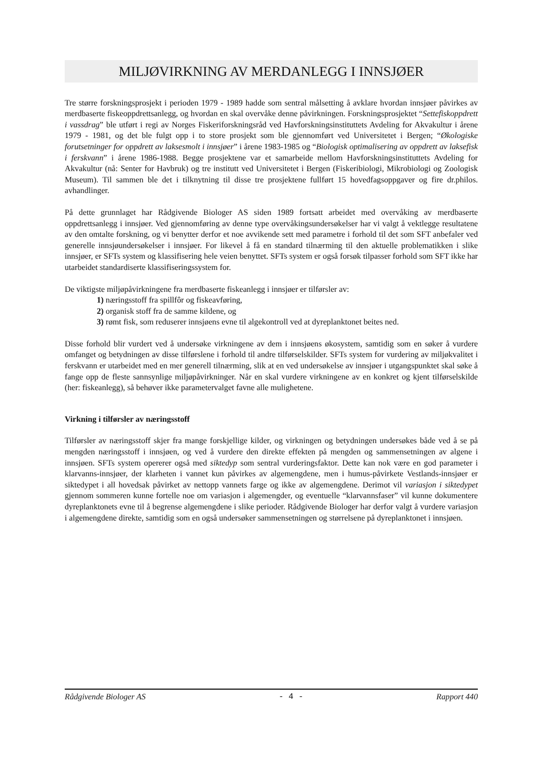MILJØVIRKNING AV MERDANLEGG I INNSJØER
Tre større forskningsprosjekt i perioden 1979 - 1989 hadde som sentral målsetting å avklare hvordan innsjøer påvirkes av merdbaserte fiskeoppdrettsanlegg, og hvordan en skal overvåke denne påvirkningen. Forskningsprosjektet “Settefiskoppdrett i vassdrag” ble utført i regi av Norges Fiskeriforskningsråd ved Havforskningsinstituttets Avdeling for Akvakultur i årene 1979 - 1981, og det ble fulgt opp i to store prosjekt som ble gjennomført ved Universitetet i Bergen; “Økologiske forutsetninger for oppdrett av laksesmolt i innsjøer” i årene 1983-1985 og “Biologisk optimalisering av oppdrett av laksefisk i ferskvann” i årene 1986-1988. Begge prosjektene var et samarbeide mellom Havforskningsinstituttets Avdeling for Akvakultur (nå: Senter for Havbruk) og tre institutt ved Universitetet i Bergen (Fiskeribiologi, Mikrobiologi og Zoologisk Museum). Til sammen ble det i tilknytning til disse tre prosjektene fullført 15 hovedfagsoppgaver og fire dr.philos. avhandlinger.
På dette grunnlaget har Rådgivende Biologer AS siden 1989 fortsatt arbeidet med overvåking av merdbaserte oppdrettsanlegg i innsjøer. Ved gjennomføring av denne type overvåkingsundersøkelser har vi valgt å vektlegge resultatene av den omtalte forskning, og vi benytter derfor et noe avvikende sett med parametre i forhold til det som SFT anbefaler ved generelle innsjøundersøkelser i innsjøer. For likevel å få en standard tilnærming til den aktuelle problematikken i slike innsjøer, er SFTs system og klassifisering hele veien benyttet. SFTs system er også forsøk tilpasser forhold som SFT ikke har utarbeidet standardiserte klassifiseringssystem for.
De viktigste miljøpåvirkningene fra merdbaserte fiskeanlegg i innsjøer er tilførsler av:
1) næringsstoff fra spillfôr og fiskeavføring,
2) organisk stoff fra de samme kildene, og
3) rømt fisk, som reduserer innsjøens evne til algekontroll ved at dyreplanktonet beites ned.
Disse forhold blir vurdert ved å undersøke virkningene av dem i innsjøens økosystem, samtidig som en søker å vurdere omfanget og betydningen av disse tilførslene i forhold til andre tilførselskilder. SFTs system for vurdering av miljøkvalitet i ferskvann er utarbeidet med en mer generell tilnærming, slik at en ved undersøkelse av innsjøer i utgangspunktet skal søke å fange opp de fleste sannsynlige miljøpåvirkninger. Når en skal vurdere virkningene av en konkret og kjent tilførselskilde (her: fiskeanlegg), så behøver ikke parametervalget favne alle mulighetene.
Virkning i tilførsler av næringsstoff
Tilførsler av næringsstoff skjer fra mange forskjellige kilder, og virkningen og betydningen undersøkes både ved å se på mengden næringsstoff i innsjøen, og ved å vurdere den direkte effekten på mengden og sammensetningen av algene i innsjøen. SFTs system opererer også med siktedyp som sentral vurderingsfaktor. Dette kan nok være en god parameter i klarvanns-innsjøer, der klarheten i vannet kun påvirkes av algemengdene, men i humus-påvirkete Vestlands-innsjøer er siktedypet i all hovedsak påvirket av nettopp vannets farge og ikke av algemengdene. Derimot vil variasjon i siktedypet gjennom sommeren kunne fortelle noe om variasjon i algemengder, og eventuelle “klarvannsfaser” vil kunne dokumentere dyreplanktonets evne til å begrense algemengdene i slike perioder. Rådgivende Biologer har derfor valgt å vurdere variasjon i algemengdene direkte, samtidig som en også undersøker sammensetningen og størrelsene på dyreplanktonet i innsjøen.
Rådgivende Biologer AS - 4 - Rapport 440